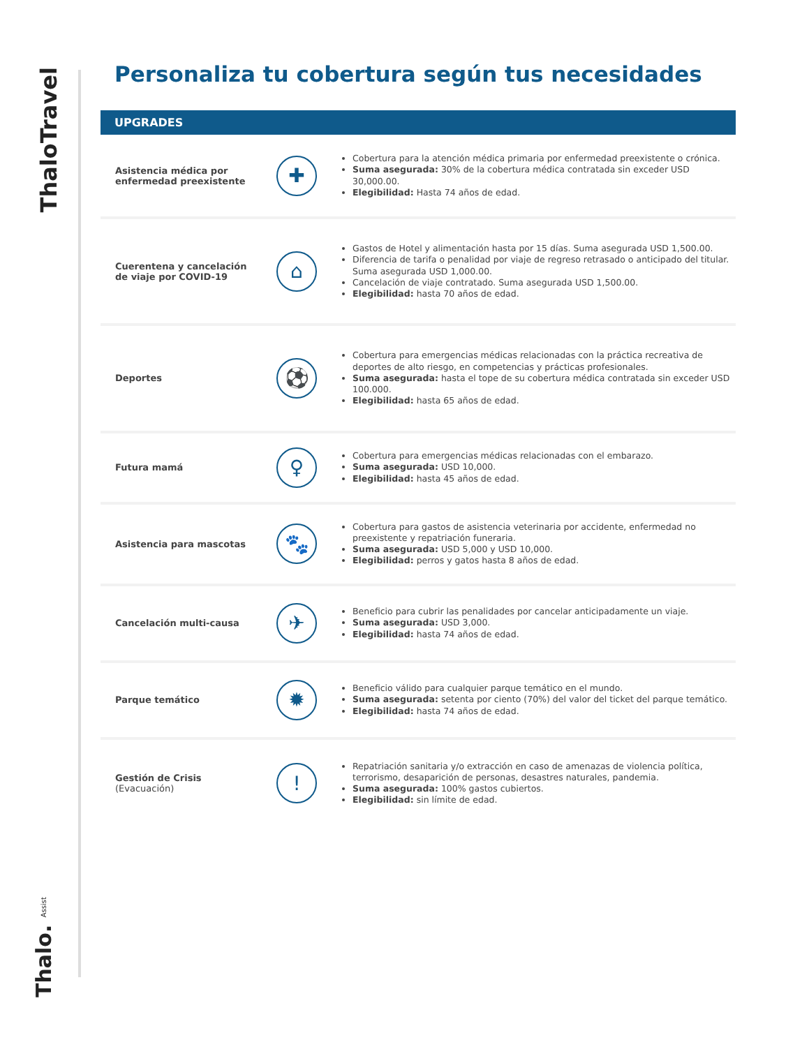ThaloTravel
Thalo. Assist
Personaliza tu cobertura según tus necesidades
UPGRADES
Asistencia médica por enfermedad preexistente
✚
Cobertura para la atención médica primaria por enfermedad preexistente o crónica.
Suma asegurada: 30% de la cobertura médica contratada sin exceder USD 30,000.00.
Elegibilidad: Hasta 74 años de edad.
Cuerentena y cancelación de viaje por COVID-19
⌂
Gastos de Hotel y alimentación hasta por 15 días. Suma asegurada USD 1,500.00.
Diferencia de tarifa o penalidad por viaje de regreso retrasado o anticipado del titular. Suma asegurada USD 1,000.00.
Cancelación de viaje contratado. Suma asegurada USD 1,500.00.
Elegibilidad: hasta 70 años de edad.
Deportes
⚽
Cobertura para emergencias médicas relacionadas con la práctica recreativa de deportes de alto riesgo, en competencias y prácticas profesionales.
Suma asegurada: hasta el tope de su cobertura médica contratada sin exceder USD 100.000.
Elegibilidad: hasta 65 años de edad.
Futura mamá
♀
Cobertura para emergencias médicas relacionadas con el embarazo.
Suma asegurada: USD 10,000.
Elegibilidad: hasta 45 años de edad.
Asistencia para mascotas
🐾
Cobertura para gastos de asistencia veterinaria por accidente, enfermedad no preexistente y repatriación funeraria.
Suma asegurada: USD 5,000 y USD 10,000.
Elegibilidad: perros y gatos hasta 8 años de edad.
Cancelación multi-causa
✈
Beneficio para cubrir las penalidades por cancelar anticipadamente un viaje.
Suma asegurada: USD 3,000.
Elegibilidad: hasta 74 años de edad.
Parque temático
✹
Beneficio válido para cualquier parque temático en el mundo.
Suma asegurada: setenta por ciento (70%) del valor del ticket del parque temático.
Elegibilidad: hasta 74 años de edad.
Gestión de Crisis
(Evacuación)
!
Repatriación sanitaria y/o extracción en caso de amenazas de violencia política, terrorismo, desaparición de personas, desastres naturales, pandemia.
Suma asegurada: 100% gastos cubiertos.
Elegibilidad: sin límite de edad.